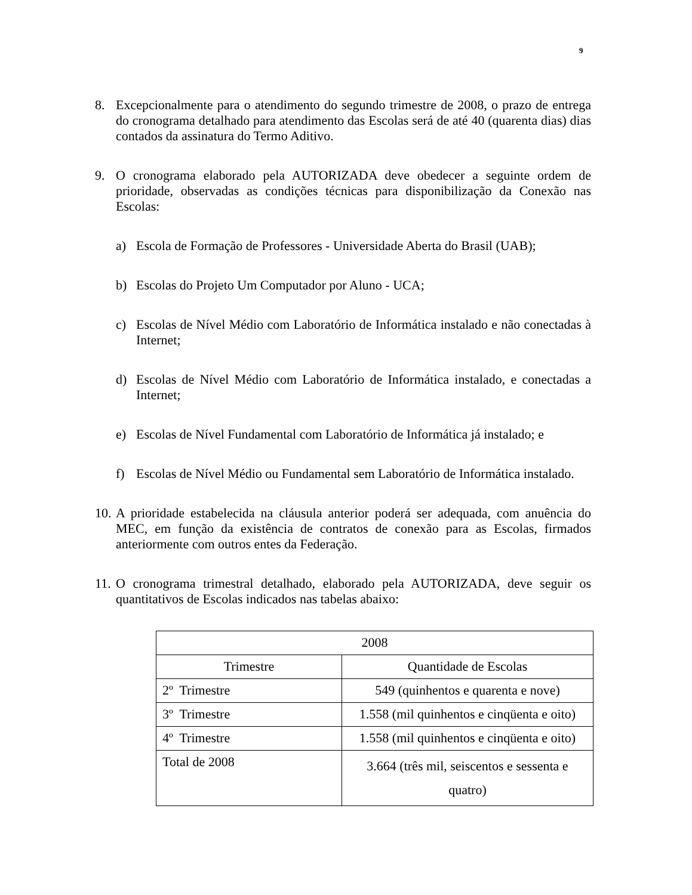9
8. Excepcionalmente para o atendimento do segundo trimestre de 2008, o prazo de entrega do cronograma detalhado para atendimento das Escolas será de até 40 (quarenta dias) dias contados da assinatura do Termo Aditivo.
9. O cronograma elaborado pela AUTORIZADA deve obedecer a seguinte ordem de prioridade, observadas as condições técnicas para disponibilização da Conexão nas Escolas:
a) Escola de Formação de Professores - Universidade Aberta do Brasil (UAB);
b) Escolas do Projeto Um Computador por Aluno - UCA;
c) Escolas de Nível Médio com Laboratório de Informática instalado e não conectadas à Internet;
d) Escolas de Nível Médio com Laboratório de Informática instalado, e conectadas a Internet;
e) Escolas de Nível Fundamental com Laboratório de Informática já instalado; e
f) Escolas de Nível Médio ou Fundamental sem Laboratório de Informática instalado.
10. A prioridade estabelecida na cláusula anterior poderá ser adequada, com anuência do MEC, em função da existência de contratos de conexão para as Escolas, firmados anteriormente com outros entes da Federação.
11. O cronograma trimestral detalhado, elaborado pela AUTORIZADA, deve seguir os quantitativos de Escolas indicados nas tabelas abaixo:
| 2008 | |
| Trimestre | Quantidade de Escolas |
| 2º Trimestre | 549 (quinhentos e quarenta e nove) |
| 3º Trimestre | 1.558 (mil quinhentos e cinqüenta e oito) |
| 4º Trimestre | 1.558 (mil quinhentos e cinqüenta e oito) |
| Total de 2008 | 3.664 (três mil, seiscentos e sessenta e quatro) |